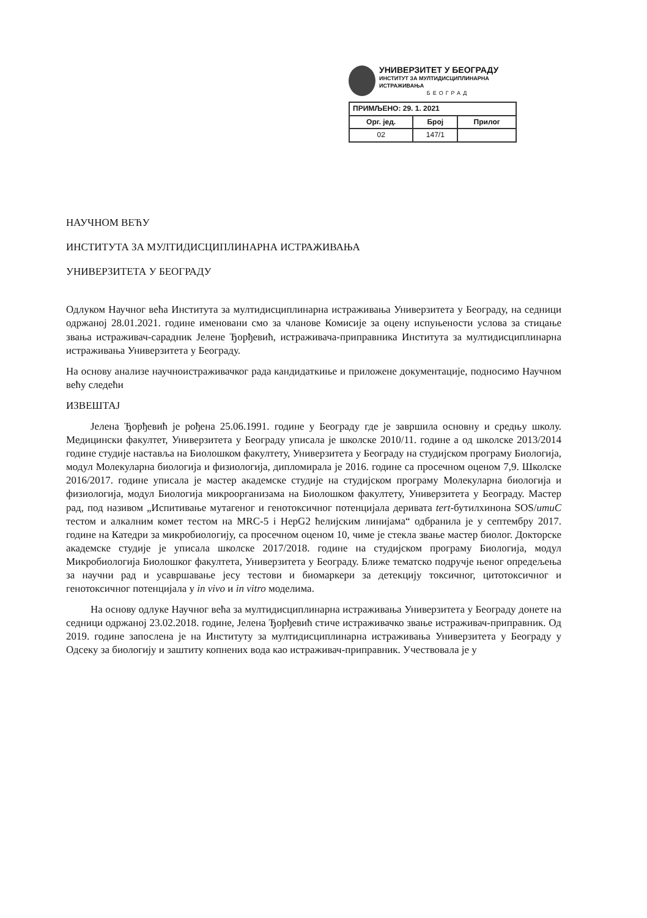УНИВЕРЗИТЕТ У БЕОГРАДУ
ИНСТИТУТ ЗА МУЛТИДИСЦИПЛИНАРНА ИСТРАЖИВАЊА
БЕОГРАД
| ПРИМЉЕНО: 29. 1. 2021 | | |
| --- | --- | --- |
| Орг. јед. | Број | Прилог |
| 02 | 147/1 | |
НАУЧНОМ ВЕЋУ
ИНСТИТУТА ЗА МУЛТИДИСЦИПЛИНАРНА ИСТРАЖИВАЊА
УНИВЕРЗИТЕТА У БЕОГРАДУ
Одлуком Научног већа Института за мултидисциплинарна истраживања Универзитета у Београду, на седници одржаној 28.01.2021. године именовани смо за чланове Комисије за оцену испуњености услова за стицање звања истраживач-сарадник Јелене Ђорђевић, истраживача-приправника Института за мултидисциплинарна истраживања Универзитета у Београду.
На основу анализе научноистраживачког рада кандидаткиње и приложене документације, подносимо Научном већу следећи
ИЗВЕШТАЈ
Јелена Ђорђевић је рођена 25.06.1991. године у Београду где је завршила основну и средњу школу. Медицински факултет, Универзитета у Београду уписала је школске 2010/11. године а од школске 2013/2014 године студије наставља на Биолошком факултету, Универзитета у Београду на студијском програму Биологија, модул Молекуларна биологија и физиологија, дипломирала је 2016. године са просечном оценом 7,9. Школске 2016/2017. године уписала је мастер академске студије на студијском програму Молекуларна биологија и физиологија, модул Биологија микроорганизама на Биолошком факултету, Универзитета у Београду. Мастер рад, под називом „Испитивање мутагеног и генотоксичног потенцијала деривата tert-бутилхинона SOS/umuC тестом и алкалним комет тестом на MRC-5 i HepG2 ћелијским линијама“ одбранила је у септембру 2017. године на Катедри за микробиологију, са просечном оценом 10, чиме је стекла звање мастер биолог. Докторске академске студије је уписала школске 2017/2018. године на студијском програму Биологија, модул Микробиологија Биолошког факултета, Универзитета у Београду. Ближе тематско подручје њеног опредељења за научни рад и усавршавање јесу тестови и биомаркери за детекцију токсичног, цитотоксичног и генотоксичног потенцијала у in vivo и in vitro моделима.
На основу одлуке Научног већа за мултидисциплинарна истраживања Универзитета у Београду донете на седници одржаној 23.02.2018. године, Јелена Ђорђевић стиче истраживачко звање истраживач-приправник. Од 2019. године запослена је на Институту за мултидисциплинарна истраживања Универзитета у Београду у Одсеку за биологију и заштиту копнених вода као истраживач-приправник. Учествовала је у